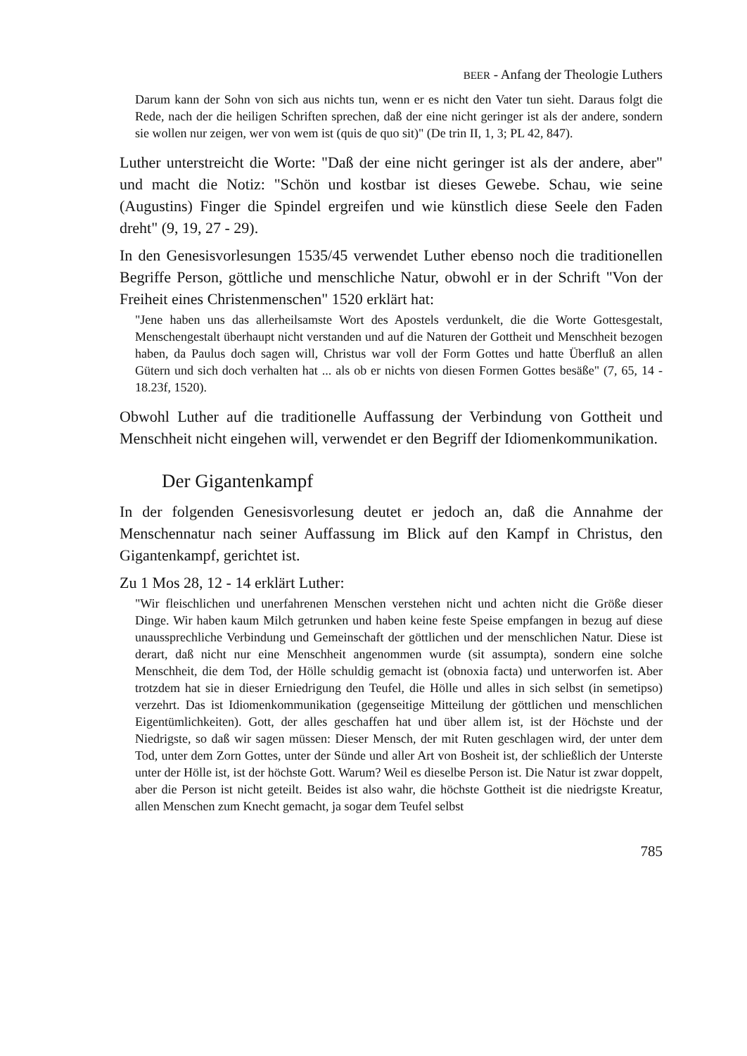BEER - Anfang der Theologie Luthers
Darum kann der Sohn von sich aus nichts tun, wenn er es nicht den Vater tun sieht. Daraus folgt die Rede, nach der die heiligen Schriften sprechen, daß der eine nicht geringer ist als der andere, sondern sie wollen nur zeigen, wer von wem ist (quis de quo sit)" (De trin II, 1, 3; PL 42, 847).
Luther unterstreicht die Worte: "Daß der eine nicht geringer ist als der andere, aber" und macht die Notiz: "Schön und kostbar ist dieses Gewebe. Schau, wie seine (Augustins) Finger die Spindel ergreifen und wie künstlich diese Seele den Faden dreht" (9, 19, 27 - 29).
In den Genesisvorlesungen 1535/45 verwendet Luther ebenso noch die traditionellen Begriffe Person, göttliche und menschliche Natur, obwohl er in der Schrift "Von der Freiheit eines Christenmenschen" 1520 erklärt hat:
"Jene haben uns das allerheilsamste Wort des Apostels verdunkelt, die die Worte Gottesgestalt, Menschengestalt überhaupt nicht verstanden und auf die Naturen der Gottheit und Menschheit bezogen haben, da Paulus doch sagen will, Christus war voll der Form Gottes und hatte Überfluß an allen Gütern und sich doch verhalten hat ... als ob er nichts von diesen Formen Gottes besäße" (7, 65, 14 - 18.23f, 1520).
Obwohl Luther auf die traditionelle Auffassung der Verbindung von Gottheit und Menschheit nicht eingehen will, verwendet er den Begriff der Idiomenkommunikation.
Der Gigantenkampf
In der folgenden Genesisvorlesung deutet er jedoch an, daß die Annahme der Menschennatur nach seiner Auffassung im Blick auf den Kampf in Christus, den Gigantenkampf, gerichtet ist.
Zu 1 Mos 28, 12 - 14 erklärt Luther:
"Wir fleischlichen und unerfahrenen Menschen verstehen nicht und achten nicht die Größe dieser Dinge. Wir haben kaum Milch getrunken und haben keine feste Speise empfangen in bezug auf diese unaussprechliche Verbindung und Gemeinschaft der göttlichen und der menschlichen Natur. Diese ist derart, daß nicht nur eine Menschheit angenommen wurde (sit assumpta), sondern eine solche Menschheit, die dem Tod, der Hölle schuldig gemacht ist (obnoxia facta) und unterworfen ist. Aber trotzdem hat sie in dieser Erniedrigung den Teufel, die Hölle und alles in sich selbst (in semetipso) verzehrt. Das ist Idiomenkommunikation (gegenseitige Mitteilung der göttlichen und menschlichen Eigentümlichkeiten). Gott, der alles geschaffen hat und über allem ist, ist der Höchste und der Niedrigste, so daß wir sagen müssen: Dieser Mensch, der mit Ruten geschlagen wird, der unter dem Tod, unter dem Zorn Gottes, unter der Sünde und aller Art von Bosheit ist, der schließlich der Unterste unter der Hölle ist, ist der höchste Gott. Warum? Weil es dieselbe Person ist. Die Natur ist zwar doppelt, aber die Person ist nicht geteilt. Beides ist also wahr, die höchste Gottheit ist die niedrigste Kreatur, allen Menschen zum Knecht gemacht, ja sogar dem Teufel selbst
785